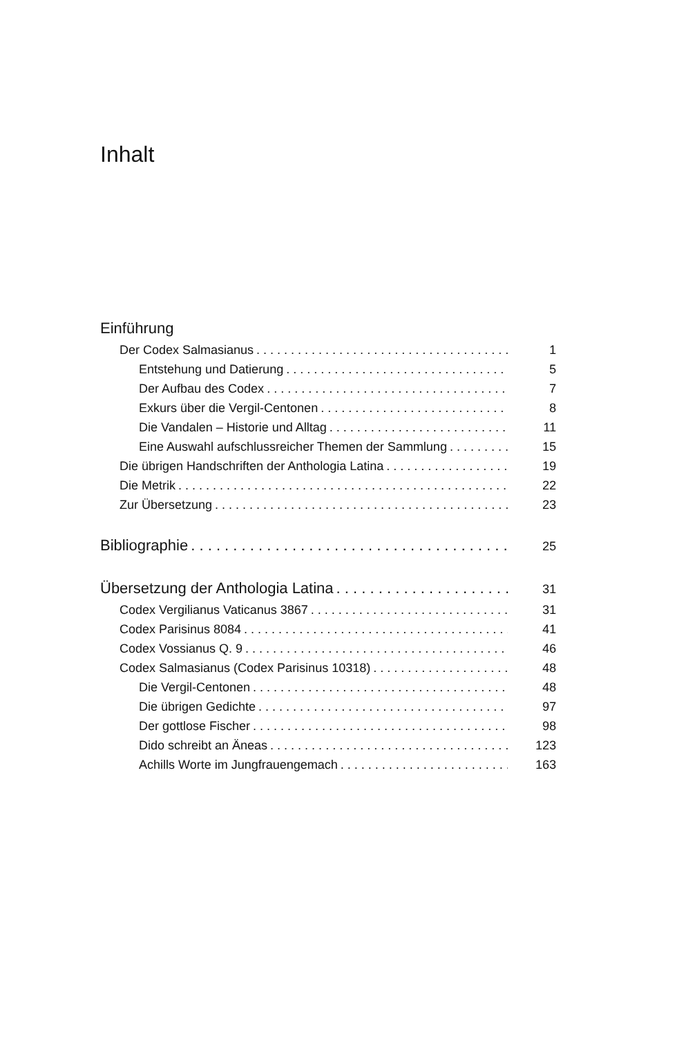Inhalt
Einführung
Der Codex Salmasianus 1
Entstehung und Datierung 5
Der Aufbau des Codex 7
Exkurs über die Vergil-Centonen 8
Die Vandalen – Historie und Alltag 11
Eine Auswahl aufschlussreicher Themen der Sammlung 15
Die übrigen Handschriften der Anthologia Latina 19
Die Metrik 22
Zur Übersetzung 23
Bibliographie 25
Übersetzung der Anthologia Latina 31
Codex Vergilianus Vaticanus 3867 31
Codex Parisinus 8084 41
Codex Vossianus Q. 9 46
Codex Salmasianus (Codex Parisinus 10318) 48
Die Vergil-Centonen 48
Die übrigen Gedichte 97
Der gottlose Fischer 98
Dido schreibt an Äneas 123
Achills Worte im Jungfrauengemach 163